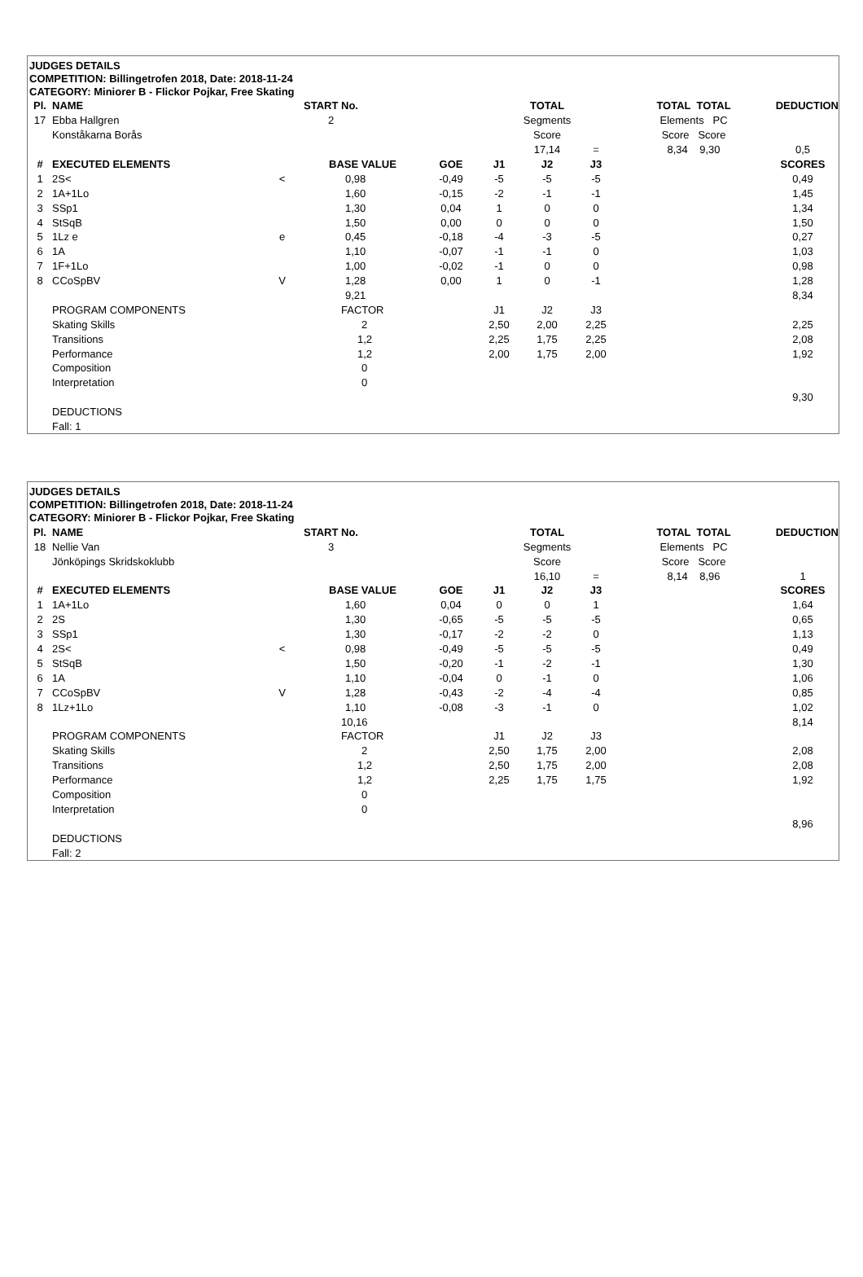JUDGES DETAILS
COMPETITION: Billingetrofen 2018, Date: 2018-11-24
CATEGORY: Miniorer B - Flickor Pojkar, Free Skating
| Pl. | NAME | START No. | | | | TOTAL | | TOTAL TOTAL | | DEDUCTION |
| --- | --- | --- | --- | --- | --- | --- | --- | --- | --- | --- |
| 17 | Ebba Hallgren | 2 | | | | Segments | | Elements PC | | |
| | Konståkarna Borås | | | | | Score | | Score Score | | |
| | | | | | | 17,14 | = | 8,34 9,30 | | 0,5 |
| # | EXECUTED ELEMENTS | | BASE VALUE | GOE | J1 | J2 | J3 | | | SCORES |
| 1 | 2S< | < | 0,98 | -0,49 | -5 | -5 | -5 | | | 0,49 |
| 2 | 1A+1Lo | | 1,60 | -0,15 | -2 | -1 | -1 | | | 1,45 |
| 3 | SSp1 | | 1,30 | 0,04 | 1 | 0 | 0 | | | 1,34 |
| 4 | StSqB | | 1,50 | 0,00 | 0 | 0 | 0 | | | 1,50 |
| 5 | 1Lz e | e | 0,45 | -0,18 | -4 | -3 | -5 | | | 0,27 |
| 6 | 1A | | 1,10 | -0,07 | -1 | -1 | 0 | | | 1,03 |
| 7 | 1F+1Lo | | 1,00 | -0,02 | -1 | 0 | 0 | | | 0,98 |
| 8 | CCoSpBV | V | 1,28 | 0,00 | 1 | 0 | -1 | | | 1,28 |
| | | | 9,21 | | | | | | | 8,34 |
| | PROGRAM COMPONENTS | | FACTOR | | J1 | J2 | J3 | | | |
| | Skating Skills | | 2 | | 2,50 | 2,00 | 2,25 | | | 2,25 |
| | Transitions | | 1,2 | | 2,25 | 1,75 | 2,25 | | | 2,08 |
| | Performance | | 1,2 | | 2,00 | 1,75 | 2,00 | | | 1,92 |
| | Composition | | 0 | | | | | | | |
| | Interpretation | | 0 | | | | | | | |
| | | | | | | | | | | 9,30 |
| | DEDUCTIONS | | | | | | | | | |
| | Fall: 1 | | | | | | | | | |
JUDGES DETAILS
COMPETITION: Billingetrofen 2018, Date: 2018-11-24
CATEGORY: Miniorer B - Flickor Pojkar, Free Skating
| Pl. | NAME | START No. | | | | TOTAL | | TOTAL TOTAL | | DEDUCTION |
| --- | --- | --- | --- | --- | --- | --- | --- | --- | --- | --- |
| 18 | Nellie Van | 3 | | | | Segments | | Elements PC | | |
| | Jönköpings Skridskoklubb | | | | | Score | | Score Score | | |
| | | | | | | 16,10 | = | 8,14 8,96 | | 1 |
| # | EXECUTED ELEMENTS | | BASE VALUE | GOE | J1 | J2 | J3 | | | SCORES |
| 1 | 1A+1Lo | | 1,60 | 0,04 | 0 | 0 | 1 | | | 1,64 |
| 2 | 2S | | 1,30 | -0,65 | -5 | -5 | -5 | | | 0,65 |
| 3 | SSp1 | | 1,30 | -0,17 | -2 | -2 | 0 | | | 1,13 |
| 4 | 2S< | < | 0,98 | -0,49 | -5 | -5 | -5 | | | 0,49 |
| 5 | StSqB | | 1,50 | -0,20 | -1 | -2 | -1 | | | 1,30 |
| 6 | 1A | | 1,10 | -0,04 | 0 | -1 | 0 | | | 1,06 |
| 7 | CCoSpBV | V | 1,28 | -0,43 | -2 | -4 | -4 | | | 0,85 |
| 8 | 1Lz+1Lo | | 1,10 | -0,08 | -3 | -1 | 0 | | | 1,02 |
| | | | 10,16 | | | | | | | 8,14 |
| | PROGRAM COMPONENTS | | FACTOR | | J1 | J2 | J3 | | | |
| | Skating Skills | | 2 | | 2,50 | 1,75 | 2,00 | | | 2,08 |
| | Transitions | | 1,2 | | 2,50 | 1,75 | 2,00 | | | 2,08 |
| | Performance | | 1,2 | | 2,25 | 1,75 | 1,75 | | | 1,92 |
| | Composition | | 0 | | | | | | | |
| | Interpretation | | 0 | | | | | | | |
| | | | | | | | | | | 8,96 |
| | DEDUCTIONS | | | | | | | | | |
| | Fall: 2 | | | | | | | | | |